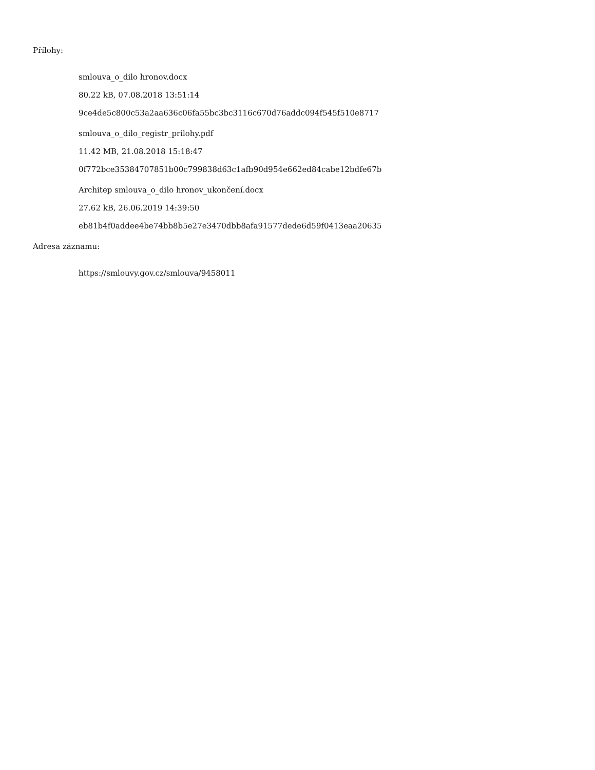Přílohy:
smlouva_o_dilo hronov.docx
80.22 kB, 07.08.2018 13:51:14
9ce4de5c800c53a2aa636c06fa55bc3bc3116c670d76addc094f545f510e8717
smlouva_o_dilo_registr_prilohy.pdf
11.42 MB, 21.08.2018 15:18:47
0f772bce35384707851b00c799838d63c1afb90d954e662ed84cabe12bdfe67b
Architep smlouva_o_dilo hronov_ukončení.docx
27.62 kB, 26.06.2019 14:39:50
eb81b4f0addee4be74bb8b5e27e3470dbb8afa91577dede6d59f0413eaa20635
Adresa záznamu:
https://smlouvy.gov.cz/smlouva/9458011